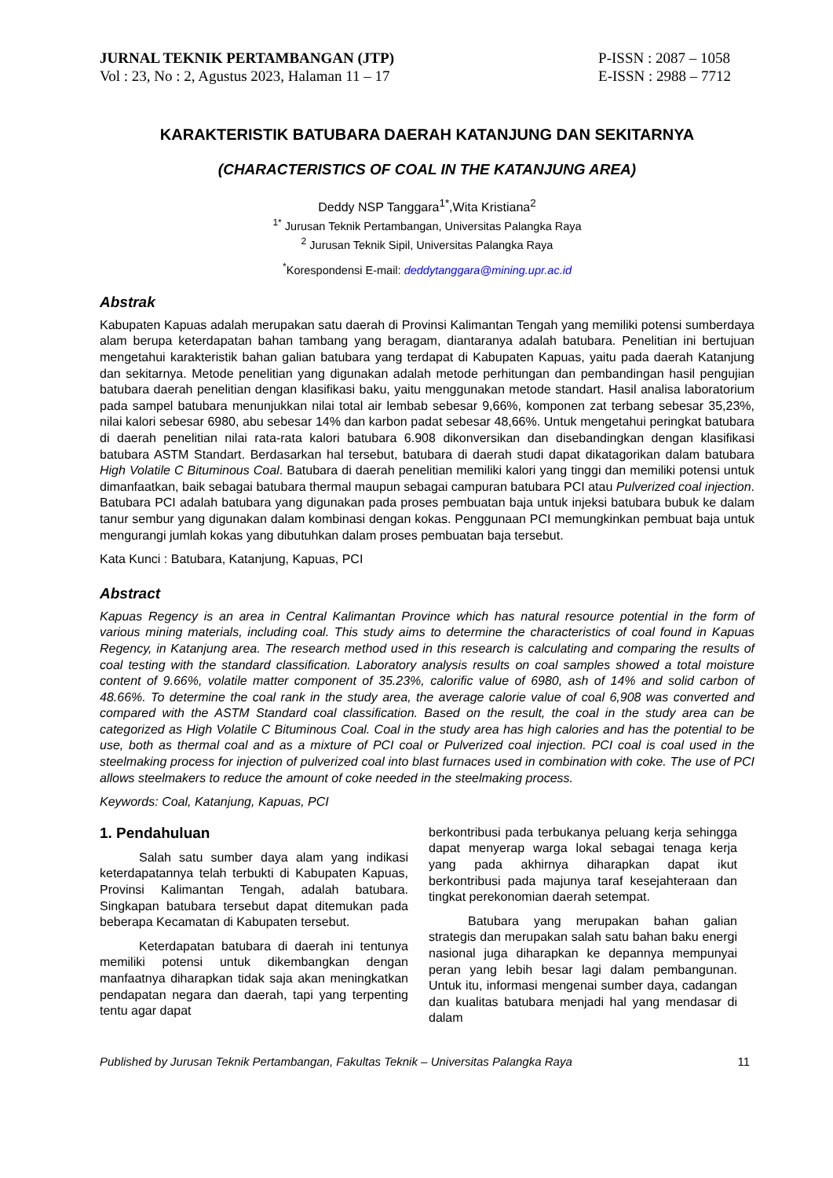JURNAL TEKNIK PERTAMBANGAN (JTP)
Vol : 23, No : 2, Agustus 2023, Halaman 11 – 17
P-ISSN : 2087 – 1058
E-ISSN : 2988 – 7712
KARAKTERISTIK BATUBARA DAERAH KATANJUNG DAN SEKITARNYA
(CHARACTERISTICS OF COAL IN THE KATANJUNG AREA)
Deddy NSP Tanggara<sup>1*</sup>,Wita Kristiana<sup>2</sup>
<sup>1*</sup> Jurusan Teknik Pertambangan, Universitas Palangka Raya
<sup>2</sup> Jurusan Teknik Sipil, Universitas Palangka Raya
<sup>*</sup> Korespondensi E-mail: deddytanggara@mining.upr.ac.id
Abstrak
Kabupaten Kapuas adalah merupakan satu daerah di Provinsi Kalimantan Tengah yang memiliki potensi sumberdaya alam berupa keterdapatan bahan tambang yang beragam, diantaranya adalah batubara. Penelitian ini bertujuan mengetahui karakteristik bahan galian batubara yang terdapat di Kabupaten Kapuas, yaitu pada daerah Katanjung dan sekitarnya. Metode penelitian yang digunakan adalah metode perhitungan dan pembandingan hasil pengujian batubara daerah penelitian dengan klasifikasi baku, yaitu menggunakan metode standart. Hasil analisa laboratorium pada sampel batubara menunjukkan nilai total air lembab sebesar 9,66%, komponen zat terbang sebesar 35,23%, nilai kalori sebesar 6980, abu sebesar 14% dan karbon padat sebesar 48,66%. Untuk mengetahui peringkat batubara di daerah penelitian nilai rata-rata kalori batubara 6.908 dikonversikan dan disebandingkan dengan klasifikasi batubara ASTM Standart. Berdasarkan hal tersebut, batubara di daerah studi dapat dikatagorikan dalam batubara High Volatile C Bituminous Coal. Batubara di daerah penelitian memiliki kalori yang tinggi dan memiliki potensi untuk dimanfaatkan, baik sebagai batubara thermal maupun sebagai campuran batubara PCI atau Pulverized coal injection. Batubara PCI adalah batubara yang digunakan pada proses pembuatan baja untuk injeksi batubara bubuk ke dalam tanur sembur yang digunakan dalam kombinasi dengan kokas. Penggunaan PCI memungkinkan pembuat baja untuk mengurangi jumlah kokas yang dibutuhkan dalam proses pembuatan baja tersebut.
Kata Kunci : Batubara, Katanjung, Kapuas, PCI
Abstract
Kapuas Regency is an area in Central Kalimantan Province which has natural resource potential in the form of various mining materials, including coal. This study aims to determine the characteristics of coal found in Kapuas Regency, in Katanjung area. The research method used in this research is calculating and comparing the results of coal testing with the standard classification. Laboratory analysis results on coal samples showed a total moisture content of 9.66%, volatile matter component of 35.23%, calorific value of 6980, ash of 14% and solid carbon of 48.66%. To determine the coal rank in the study area, the average calorie value of coal 6,908 was converted and compared with the ASTM Standard coal classification. Based on the result, the coal in the study area can be categorized as High Volatile C Bituminous Coal. Coal in the study area has high calories and has the potential to be use, both as thermal coal and as a mixture of PCI coal or Pulverized coal injection. PCI coal is coal used in the steelmaking process for injection of pulverized coal into blast furnaces used in combination with coke. The use of PCI allows steelmakers to reduce the amount of coke needed in the steelmaking process.
Keywords: Coal, Katanjung, Kapuas, PCI
1. Pendahuluan
Salah satu sumber daya alam yang indikasi keterdapatannya telah terbukti di Kabupaten Kapuas, Provinsi Kalimantan Tengah, adalah batubara. Singkapan batubara tersebut dapat ditemukan pada beberapa Kecamatan di Kabupaten tersebut.
Keterdapatan batubara di daerah ini tentunya memiliki potensi untuk dikembangkan dengan manfaatnya diharapkan tidak saja akan meningkatkan pendapatan negara dan daerah, tapi yang terpenting tentu agar dapat
berkontribusi pada terbukanya peluang kerja sehingga dapat menyerap warga lokal sebagai tenaga kerja yang pada akhirnya diharapkan dapat ikut berkontribusi pada majunya taraf kesejahteraan dan tingkat perekonomian daerah setempat.
Batubara yang merupakan bahan galian strategis dan merupakan salah satu bahan baku energi nasional juga diharapkan ke depannya mempunyai peran yang lebih besar lagi dalam pembangunan. Untuk itu, informasi mengenai sumber daya, cadangan dan kualitas batubara menjadi hal yang mendasar di dalam
Published by Jurusan Teknik Pertambangan, Fakultas Teknik – Universitas Palangka Raya 11